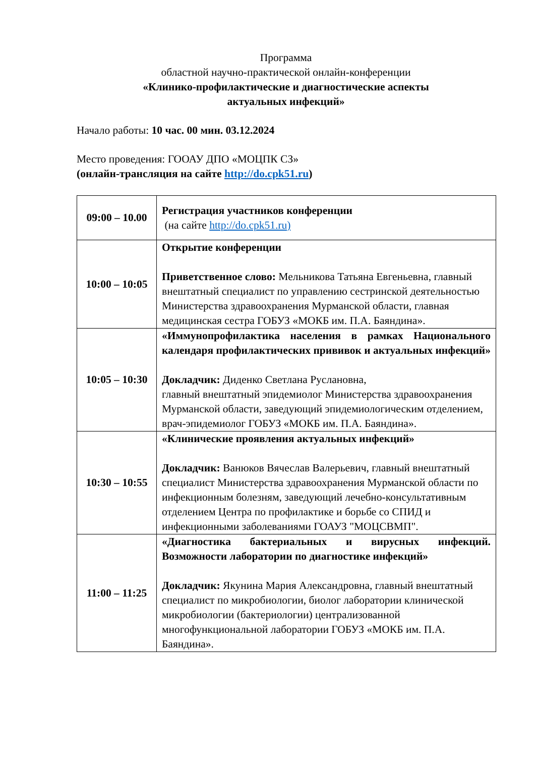Программа
областной научно-практической онлайн-конференции
«Клинико-профилактические и диагностические аспекты
актуальных инфекций»
Начало работы: 10 час. 00 мин. 03.12.2024
Место проведения: ГООАУ ДПО «МОЦПК СЗ»
(онлайн-трансляция на сайте http://do.cpk51.ru)
| 09:00 – 10.00 | Регистрация участников конференции (на сайте http://do.cpk51.ru) |
| 10:00 – 10:05 | Открытие конференции Приветственное слово: Мельникова Татьяна Евгеньевна, главный внештатный специалист по управлению сестринской деятельностью Министерства здравоохранения Мурманской области, главная медицинская сестра ГОБУЗ «МОКБ им. П.А. Баяндина». |
| 10:05 – 10:30 | «Иммунопрофилактика населения в рамках Национального календаря профилактических прививок и актуальных инфекций» Докладчик: Диденко Светлана Руслановна, главный внештатный эпидемиолог Министерства здравоохранения Мурманской области, заведующий эпидемиологическим отделением, врач-эпидемиолог ГОБУЗ «МОКБ им. П.А. Баяндина». |
| 10:30 – 10:55 | «Клинические проявления актуальных инфекций» Докладчик: Ванюков Вячеслав Валерьевич, главный внештатный специалист Министерства здравоохранения Мурманской области по инфекционным болезням, заведующий лечебно-консультативным отделением Центра по профилактике и борьбе со СПИД и инфекционными заболеваниями ГОАУЗ "МОЦСВМП". |
| 11:00 – 11:25 | «Диагностика бактериальных и вирусных инфекций. Возможности лаборатории по диагностике инфекций» Докладчик: Якунина Мария Александровна, главный внештатный специалист по микробиологии, биолог лаборатории клинической микробиологии (бактериологии) централизованной многофункциональной лаборатории ГОБУЗ «МОКБ им. П.А. Баяндина». |